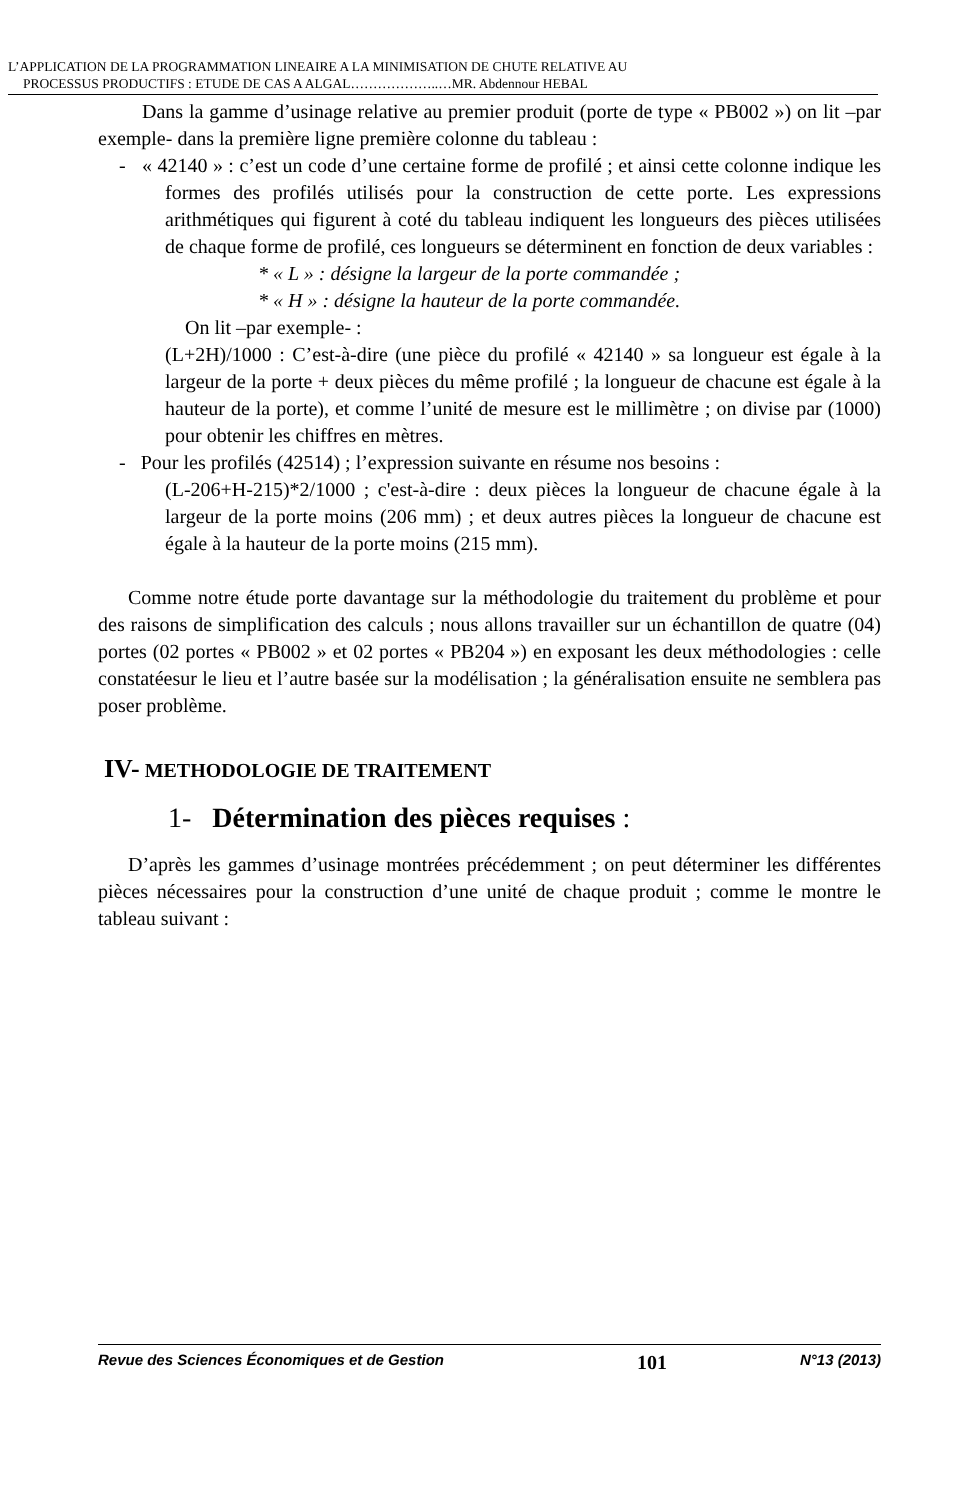L’APPLICATION DE LA PROGRAMMATION LINEAIRE A LA MINIMISATION DE CHUTE RELATIVE AU
PROCESSUS PRODUCTIFS : ETUDE DE CAS A ALGAL………………..…MR. Abdennour HEBAL
Dans la gamme d’usinage relative au premier produit (porte de type « PB002 ») on lit –par exemple- dans la première ligne première colonne du tableau :
- « 42140 » : c’est un code d’une certaine forme de profilé ; et ainsi cette colonne indique les formes des profilés utilisés pour la construction de cette porte. Les expressions arithmétiques qui figurent à coté du tableau indiquent les longueurs des pièces utilisées de chaque forme de profilé, ces longueurs se déterminent en fonction de deux variables :
* « L » : désigne la largeur de la porte commandée ;
* « H » : désigne la hauteur de la porte commandée.
On lit –par exemple- :
(L+2H)/1000 : C’est-à-dire (une pièce du profilé « 42140 » sa longueur est égale à la largeur de la porte + deux pièces du même profilé ; la longueur de chacune est égale à la hauteur de la porte), et comme l’unité de mesure est le millimètre ; on divise par (1000) pour obtenir les chiffres en mètres.
- Pour les profilés (42514) ; l’expression suivante en résume nos besoins :
(L-206+H-215)*2/1000 ; c'est-à-dire : deux pièces la longueur de chacune égale à la largeur de la porte moins (206 mm) ; et deux autres pièces la longueur de chacune est égale à la hauteur de la porte moins (215 mm).
Comme notre étude porte davantage sur la méthodologie du traitement du problème et pour des raisons de simplification des calculs ; nous allons travailler sur un échantillon de quatre (04) portes (02 portes « PB002 » et 02 portes « PB204 ») en exposant les deux méthodologies : celle constatéesur le lieu et l’autre basée sur la modélisation ; la généralisation ensuite ne semblera pas poser problème.
IV- METHODOLOGIE DE TRAITEMENT
1- Détermination des pièces requises :
D’après les gammes d’usinage montrées précédemment ; on peut déterminer les différentes pièces nécessaires pour la construction d’une unité de chaque produit ; comme le montre le tableau suivant :
Revue des Sciences Économiques et de Gestion 101 N°13 (2013)